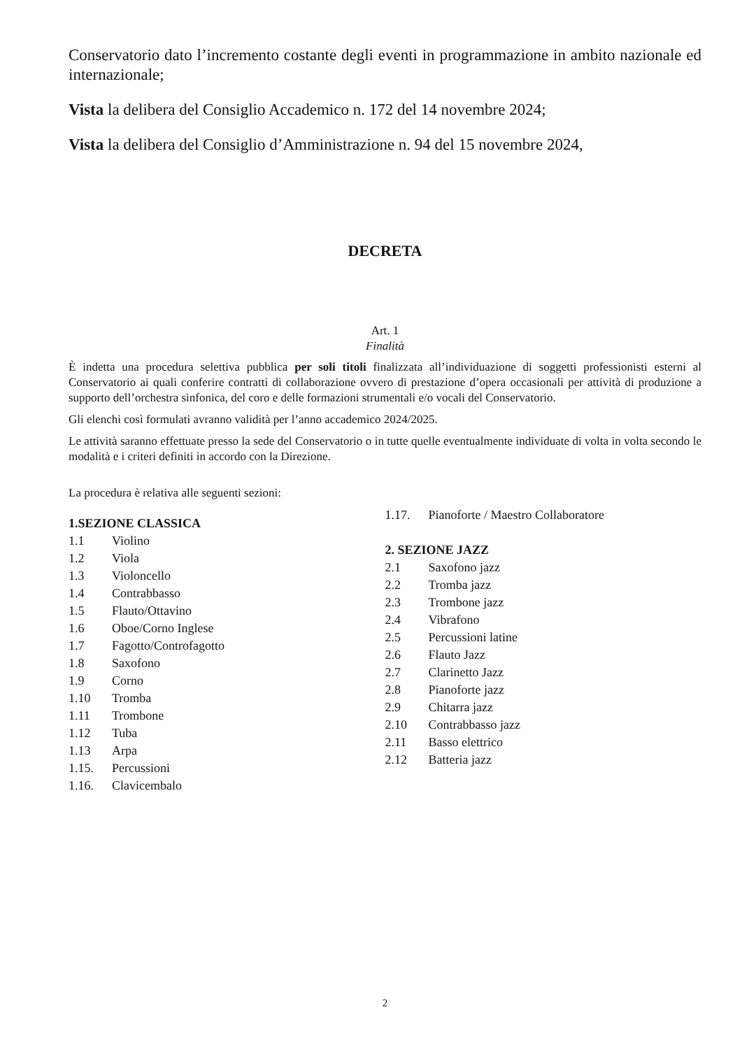Conservatorio dato l’incremento costante degli eventi in programmazione in ambito nazionale ed internazionale;
Vista la delibera del Consiglio Accademico n. 172 del 14 novembre 2024;
Vista la delibera del Consiglio d’Amministrazione n. 94 del 15 novembre 2024,
DECRETA
Art. 1
Finalità
È indetta una procedura selettiva pubblica per soli titoli finalizzata all’individuazione di soggetti professionisti esterni al Conservatorio ai quali conferire contratti di collaborazione ovvero di prestazione d’opera occasionali per attività di produzione a supporto dell’orchestra sinfonica, del coro e delle formazioni strumentali e/o vocali del Conservatorio.
Gli elenchi così formulati avranno validità per l’anno accademico 2024/2025.
Le attività saranno effettuate presso la sede del Conservatorio o in tutte quelle eventualmente individuate di volta in volta secondo le modalità e i criteri definiti in accordo con la Direzione.
La procedura è relativa alle seguenti sezioni:
1.SEZIONE CLASSICA
1.1 Violino
1.2 Viola
1.3 Violoncello
1.4 Contrabbasso
1.5 Flauto/Ottavino
1.6 Oboe/Corno Inglese
1.7 Fagotto/Controfagotto
1.8 Saxofono
1.9 Corno
1.10 Tromba
1.11 Trombone
1.12 Tuba
1.13 Arpa
1.15. Percussioni
1.16. Clavicembalo
1.17. Pianoforte / Maestro Collaboratore
2. SEZIONE JAZZ
2.1 Saxofono jazz
2.2 Tromba jazz
2.3 Trombone jazz
2.4 Vibrafono
2.5 Percussioni latine
2.6 Flauto Jazz
2.7 Clarinetto Jazz
2.8 Pianoforte jazz
2.9 Chitarra jazz
2.10 Contrabbasso jazz
2.11 Basso elettrico
2.12 Batteria jazz
2